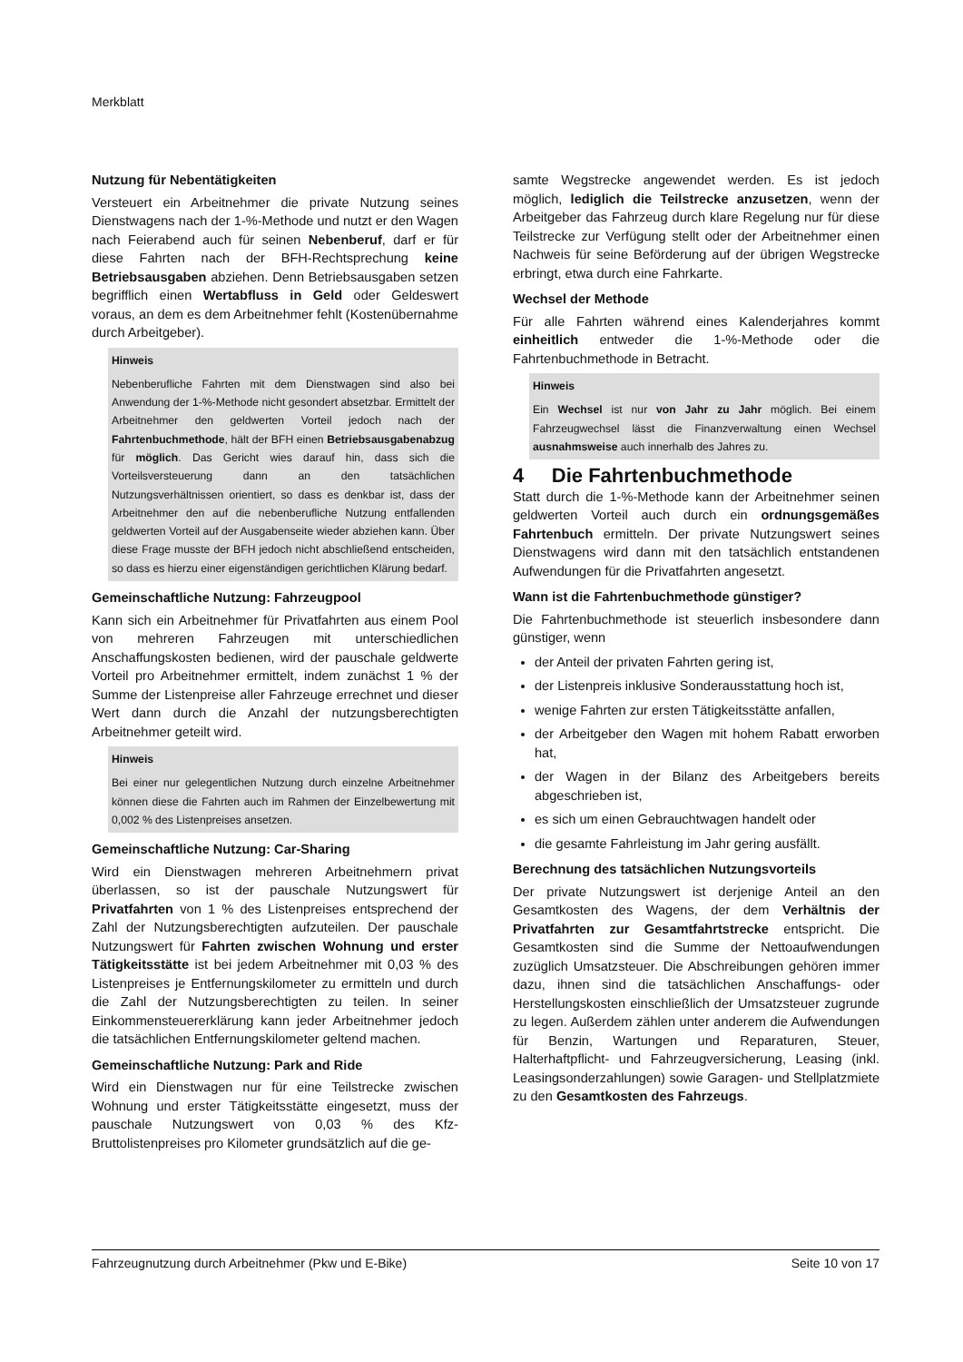Merkblatt
Nutzung für Nebentätigkeiten
Versteuert ein Arbeitnehmer die private Nutzung seines Dienstwagens nach der 1-%-Methode und nutzt er den Wagen nach Feierabend auch für seinen Nebenberuf, darf er für diese Fahrten nach der BFH-Rechtsprechung keine Betriebsausgaben abziehen. Denn Betriebsausgaben setzen begrifflich einen Wertabfluss in Geld oder Geldeswert voraus, an dem es dem Arbeitnehmer fehlt (Kostenübernahme durch Arbeitgeber).
Hinweis
Nebenberufliche Fahrten mit dem Dienstwagen sind also bei Anwendung der 1-%-Methode nicht gesondert absetzbar. Ermittelt der Arbeitnehmer den geldwerten Vorteil jedoch nach der Fahrtenbuchmethode, hält der BFH einen Betriebsausgabenabzug für möglich. Das Gericht wies darauf hin, dass sich die Vorteilsversteuerung dann an den tatsächlichen Nutzungsverhältnissen orientiert, so dass es denkbar ist, dass der Arbeitnehmer den auf die nebenberufliche Nutzung entfallenden geldwerten Vorteil auf der Ausgabenseite wieder abziehen kann. Über diese Frage musste der BFH jedoch nicht abschließend entscheiden, so dass es hierzu einer eigenständigen gerichtlichen Klärung bedarf.
Gemeinschaftliche Nutzung: Fahrzeugpool
Kann sich ein Arbeitnehmer für Privatfahrten aus einem Pool von mehreren Fahrzeugen mit unterschiedlichen Anschaffungskosten bedienen, wird der pauschale geldwerte Vorteil pro Arbeitnehmer ermittelt, indem zunächst 1 % der Summe der Listenpreise aller Fahrzeuge errechnet und dieser Wert dann durch die Anzahl der nutzungsberechtigten Arbeitnehmer geteilt wird.
Hinweis
Bei einer nur gelegentlichen Nutzung durch einzelne Arbeitnehmer können diese die Fahrten auch im Rahmen der Einzelbewertung mit 0,002 % des Listenpreises ansetzen.
Gemeinschaftliche Nutzung: Car-Sharing
Wird ein Dienstwagen mehreren Arbeitnehmern privat überlassen, so ist der pauschale Nutzungswert für Privatfahrten von 1 % des Listenpreises entsprechend der Zahl der Nutzungsberechtigten aufzuteilen. Der pauschale Nutzungswert für Fahrten zwischen Wohnung und erster Tätigkeitsstätte ist bei jedem Arbeitnehmer mit 0,03 % des Listenpreises je Entfernungskilometer zu ermitteln und durch die Zahl der Nutzungsberechtigten zu teilen. In seiner Einkommensteuererklärung kann jeder Arbeitnehmer jedoch die tatsächlichen Entfernungskilometer geltend machen.
Gemeinschaftliche Nutzung: Park and Ride
Wird ein Dienstwagen nur für eine Teilstrecke zwischen Wohnung und erster Tätigkeitsstätte eingesetzt, muss der pauschale Nutzungswert von 0,03 % des Kfz-Bruttolistenpreises pro Kilometer grundsätzlich auf die ge-
samte Wegstrecke angewendet werden. Es ist jedoch möglich, lediglich die Teilstrecke anzusetzen, wenn der Arbeitgeber das Fahrzeug durch klare Regelung nur für diese Teilstrecke zur Verfügung stellt oder der Arbeitnehmer einen Nachweis für seine Beförderung auf der übrigen Wegstrecke erbringt, etwa durch eine Fahrkarte.
Wechsel der Methode
Für alle Fahrten während eines Kalenderjahres kommt einheitlich entweder die 1-%-Methode oder die Fahrtenbuchmethode in Betracht.
Hinweis
Ein Wechsel ist nur von Jahr zu Jahr möglich. Bei einem Fahrzeugwechsel lässt die Finanzverwaltung einen Wechsel ausnahmsweise auch innerhalb des Jahres zu.
4 Die Fahrtenbuchmethode
Statt durch die 1-%-Methode kann der Arbeitnehmer seinen geldwerten Vorteil auch durch ein ordnungsgemäßes Fahrtenbuch ermitteln. Der private Nutzungswert seines Dienstwagens wird dann mit den tatsächlich entstandenen Aufwendungen für die Privatfahrten angesetzt.
Wann ist die Fahrtenbuchmethode günstiger?
Die Fahrtenbuchmethode ist steuerlich insbesondere dann günstiger, wenn
der Anteil der privaten Fahrten gering ist,
der Listenpreis inklusive Sonderausstattung hoch ist,
wenige Fahrten zur ersten Tätigkeitsstätte anfallen,
der Arbeitgeber den Wagen mit hohem Rabatt erworben hat,
der Wagen in der Bilanz des Arbeitgebers bereits abgeschrieben ist,
es sich um einen Gebrauchtwagen handelt oder
die gesamte Fahrleistung im Jahr gering ausfällt.
Berechnung des tatsächlichen Nutzungsvorteils
Der private Nutzungswert ist derjenige Anteil an den Gesamtkosten des Wagens, der dem Verhältnis der Privatfahrten zur Gesamtfahrtstrecke entspricht. Die Gesamtkosten sind die Summe der Nettoaufwendungen zuzüglich Umsatzsteuer. Die Abschreibungen gehören immer dazu, ihnen sind die tatsächlichen Anschaffungs- oder Herstellungskosten einschließlich der Umsatzsteuer zugrunde zu legen. Außerdem zählen unter anderem die Aufwendungen für Benzin, Wartungen und Reparaturen, Steuer, Halterhaftpflicht- und Fahrzeugversicherung, Leasing (inkl. Leasingsonderzahlungen) sowie Garagen- und Stellplatzmiete zu den Gesamtkosten des Fahrzeugs.
Fahrzeugnutzung durch Arbeitnehmer (Pkw und E-Bike) Seite 10 von 17